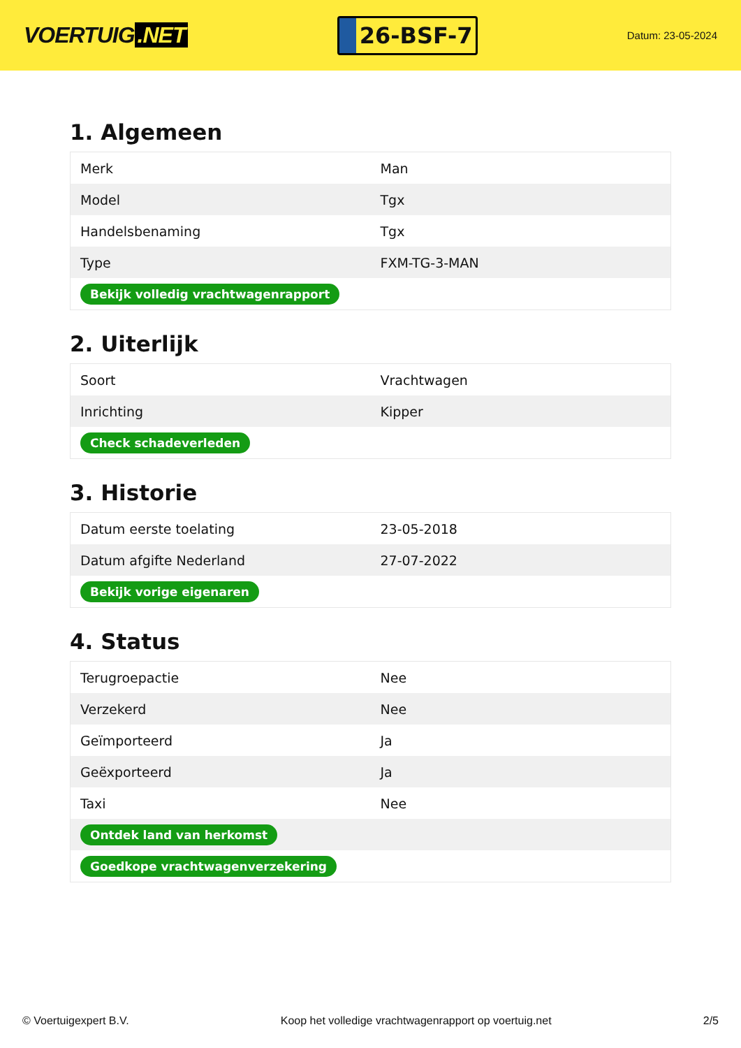VOERTUIG.NET
26-BSF-7
Datum: 23-05-2024
1. Algemeen
| Merk | Man |
| Model | Tgx |
| Handelsbenaming | Tgx |
| Type | FXM-TG-3-MAN |
| Bekijk volledig vrachtwagenrapport | |
2. Uiterlijk
| Soort | Vrachtwagen |
| Inrichting | Kipper |
| Check schadeverleden | |
3. Historie
| Datum eerste toelating | 23-05-2018 |
| Datum afgifte Nederland | 27-07-2022 |
| Bekijk vorige eigenaren | |
4. Status
| Terugroepactie | Nee |
| Verzekerd | Nee |
| Geïmporteerd | Ja |
| Geëxporteerd | Ja |
| Taxi | Nee |
| Ontdek land van herkomst | |
| Goedkope vrachtwagenverzekering | |
© Voertuigexpert B.V. Koop het volledige vrachtwagenrapport op voertuig.net 2/5